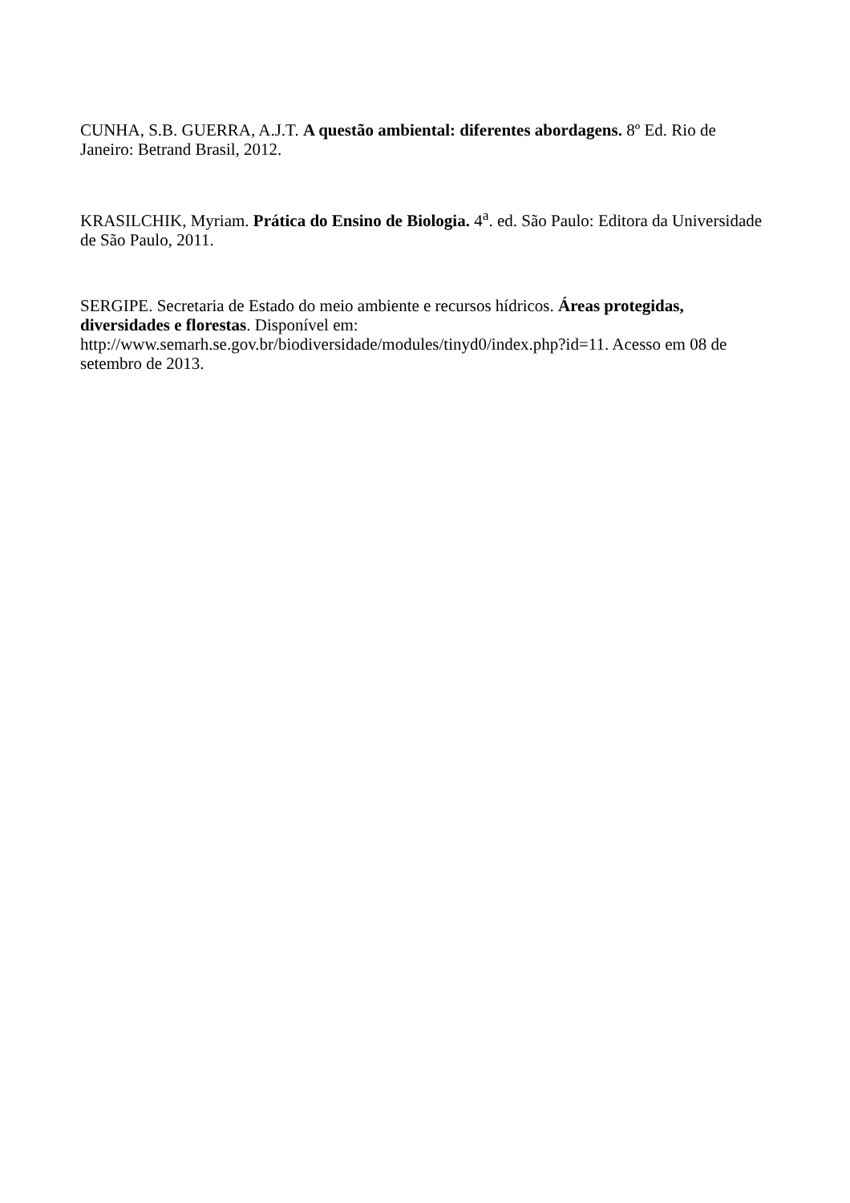CUNHA, S.B. GUERRA, A.J.T. A questão ambiental: diferentes abordagens. 8º Ed. Rio de Janeiro: Betrand Brasil, 2012.
KRASILCHIK, Myriam. Prática do Ensino de Biologia. 4<sup>a</sup>. ed. São Paulo: Editora da Universidade de São Paulo, 2011.
SERGIPE. Secretaria de Estado do meio ambiente e recursos hídricos. Áreas protegidas, diversidades e florestas. Disponível em:
http://www.semarh.se.gov.br/biodiversidade/modules/tinyd0/index.php?id=11. Acesso em 08 de setembro de 2013.